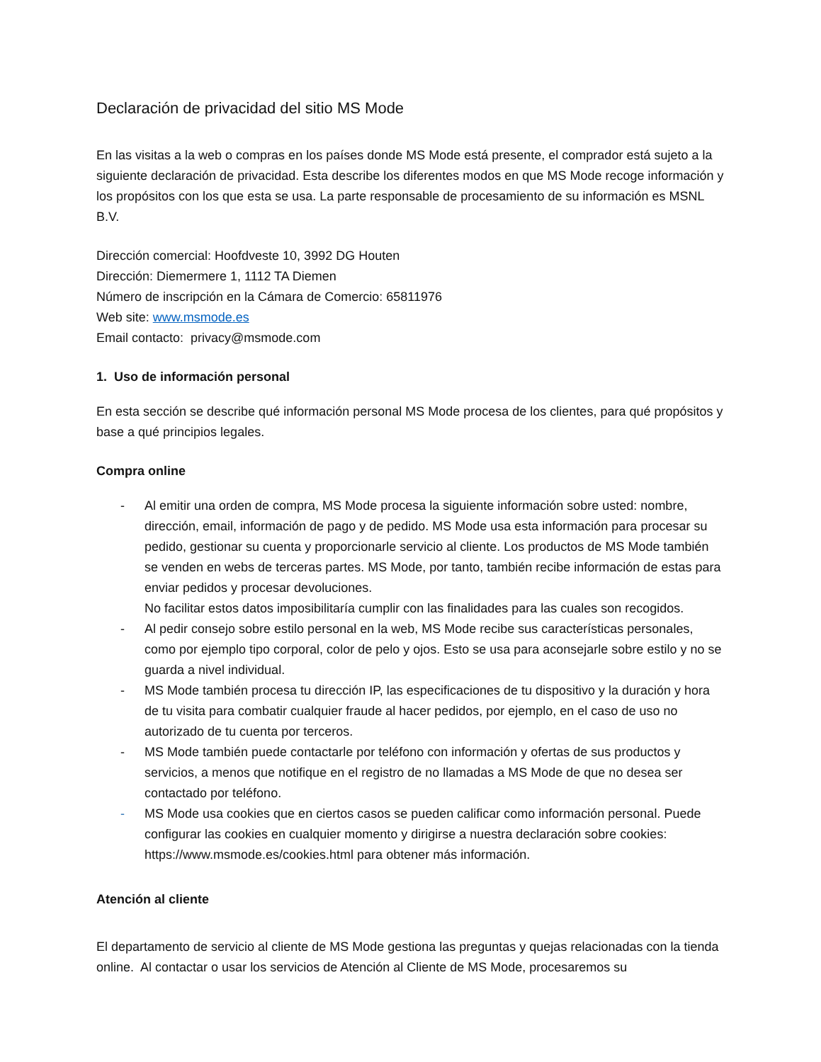Declaración de privacidad del sitio MS Mode
En las visitas a la web o compras en los países donde MS Mode está presente, el comprador está sujeto a la siguiente declaración de privacidad. Esta describe los diferentes modos en que MS Mode recoge información y los propósitos con los que esta se usa. La parte responsable de procesamiento de su información es MSNL B.V.
Dirección comercial: Hoofdveste 10, 3992 DG Houten
Dirección: Diemermere 1, 1112 TA Diemen
Número de inscripción en la Cámara de Comercio: 65811976
Web site: www.msmode.es
Email contacto: privacy@msmode.com
1. Uso de información personal
En esta sección se describe qué información personal MS Mode procesa de los clientes, para qué propósitos y base a qué principios legales.
Compra online
- Al emitir una orden de compra, MS Mode procesa la siguiente información sobre usted: nombre, dirección, email, información de pago y de pedido. MS Mode usa esta información para procesar su pedido, gestionar su cuenta y proporcionarle servicio al cliente. Los productos de MS Mode también se venden en webs de terceras partes. MS Mode, por tanto, también recibe información de estas para enviar pedidos y procesar devoluciones.
No facilitar estos datos imposibilitaría cumplir con las finalidades para las cuales son recogidos.
- Al pedir consejo sobre estilo personal en la web, MS Mode recibe sus características personales, como por ejemplo tipo corporal, color de pelo y ojos. Esto se usa para aconsejarle sobre estilo y no se guarda a nivel individual.
- MS Mode también procesa tu dirección IP, las especificaciones de tu dispositivo y la duración y hora de tu visita para combatir cualquier fraude al hacer pedidos, por ejemplo, en el caso de uso no autorizado de tu cuenta por terceros.
- MS Mode también puede contactarle por teléfono con información y ofertas de sus productos y servicios, a menos que notifique en el registro de no llamadas a MS Mode de que no desea ser contactado por teléfono.
- MS Mode usa cookies que en ciertos casos se pueden calificar como información personal. Puede configurar las cookies en cualquier momento y dirigirse a nuestra declaración sobre cookies: https://www.msmode.es/cookies.html para obtener más información.
Atención al cliente
El departamento de servicio al cliente de MS Mode gestiona las preguntas y quejas relacionadas con la tienda online. Al contactar o usar los servicios de Atención al Cliente de MS Mode, procesaremos su